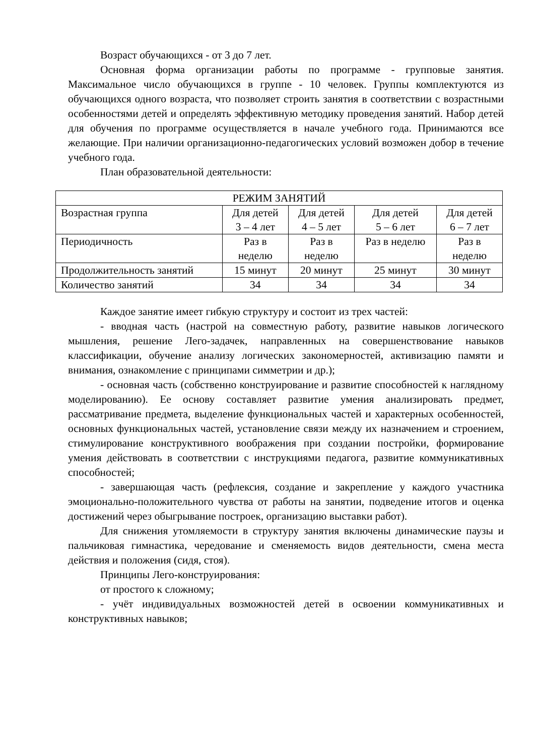Возраст обучающихся - от 3 до 7 лет.
Основная форма организации работы по программе - групповые занятия. Максимальное число обучающихся в группе - 10 человек. Группы комплектуются из обучающихся одного возраста, что позволяет строить занятия в соответствии с возрастными особенностями детей и определять эффективную методику проведения занятий. Набор детей для обучения по программе осуществляется в начале учебного года. Принимаются все желающие. При наличии организационно-педагогических условий возможен добор в течение учебного года.
План образовательной деятельности:
| РЕЖИМ ЗАНЯТИЙ | | | | |
| Возрастная группа | Для детей 3 – 4 лет | Для детей 4 – 5 лет | Для детей 5 – 6 лет | Для детей 6 – 7 лет |
| Периодичность | Раз в неделю | Раз в неделю | Раз в неделю | Раз в неделю |
| Продолжительность занятий | 15 минут | 20 минут | 25 минут | 30 минут |
| Количество занятий | 34 | 34 | 34 | 34 |
Каждое занятие имеет гибкую структуру и состоит из трех частей:
- вводная часть (настрой на совместную работу, развитие навыков логического мышления, решение Лего-задачек, направленных на совершенствование навыков классификации, обучение анализу логических закономерностей, активизацию памяти и внимания, ознакомление с принципами симметрии и др.);
- основная часть (собственно конструирование и развитие способностей к наглядному моделированию). Ее основу составляет развитие умения анализировать предмет, рассматривание предмета, выделение функциональных частей и характерных особенностей, основных функциональных частей, установление связи между их назначением и строением, стимулирование конструктивного воображения при создании постройки, формирование умения действовать в соответствии с инструкциями педагога, развитие коммуникативных способностей;
- завершающая часть (рефлексия, создание и закрепление у каждого участника эмоционально-положительного чувства от работы на занятии, подведение итогов и оценка достижений через обыгрывание построек, организацию выставки работ).
Для снижения утомляемости в структуру занятия включены динамические паузы и пальчиковая гимнастика, чередование и сменяемость видов деятельности, смена места действия и положения (сидя, стоя).
Принципы Лего-конструирования:
от простого к сложному;
- учёт индивидуальных возможностей детей в освоении коммуникативных и конструктивных навыков;